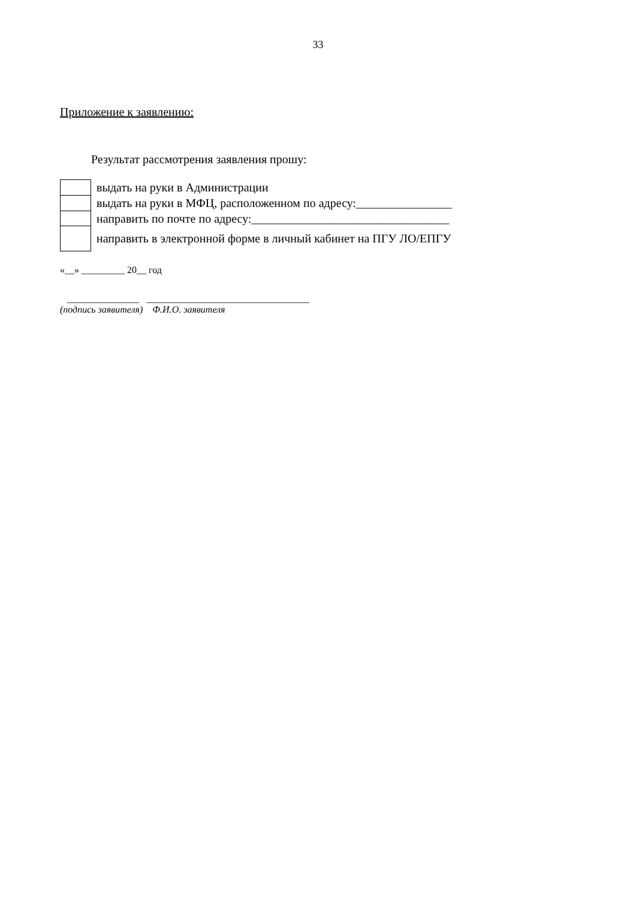33
Приложение к заявлению:
Результат рассмотрения заявления прошу:
| | выдать на руки в Администрации |
| | выдать на руки в МФЦ, расположенном по адресу:________________ |
| | направить по почте по адресу:_________________________________ |
| | направить в электронной форме в личный кабинет на ПГУ ЛО/ЕПГУ |
«__» _________ 20__ год
_______________ __________________________________
(подпись заявителя) Ф.И.О. заявителя